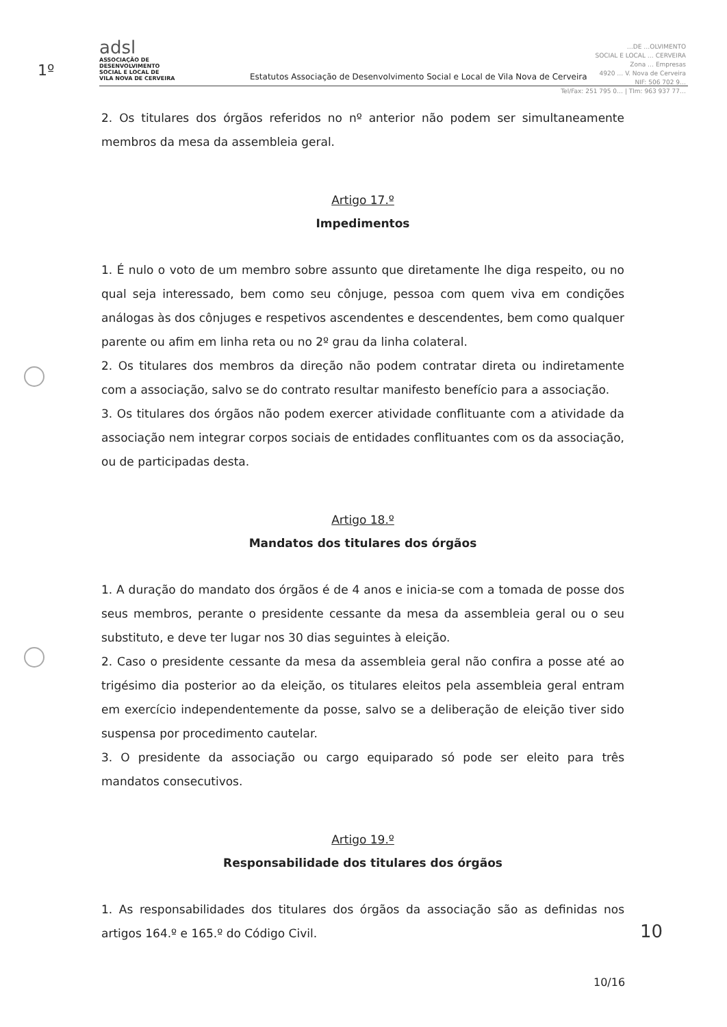1º
adsl
ASSOCIAÇÃO DE
DESENVOLVIMENTO
SOCIAL E LOCAL DE
VILA NOVA DE CERVEIRA
Estatutos Associação de Desenvolvimento Social e Local de Vila Nova de Cerveira
…DE …OLVIMENTO
SOCIAL E LOCAL … CERVEIRA
Zona … Empresas
4920 … V. Nova de Cerveira
NIF: 506 702 9…
Tel/Fax: 251 795 0… | Tlm: 963 937 77…
2. Os titulares dos órgãos referidos no nº anterior não podem ser simultaneamente membros da mesa da assembleia geral.
Artigo 17.º
Impedimentos
1. É nulo o voto de um membro sobre assunto que diretamente lhe diga respeito, ou no qual seja interessado, bem como seu cônjuge, pessoa com quem viva em condições análogas às dos cônjuges e respetivos ascendentes e descendentes, bem como qualquer parente ou afim em linha reta ou no 2º grau da linha colateral.
2. Os titulares dos membros da direção não podem contratar direta ou indiretamente com a associação, salvo se do contrato resultar manifesto benefício para a associação.
3. Os titulares dos órgãos não podem exercer atividade conflituante com a atividade da associação nem integrar corpos sociais de entidades conflituantes com os da associação, ou de participadas desta.
Artigo 18.º
Mandatos dos titulares dos órgãos
1. A duração do mandato dos órgãos é de 4 anos e inicia-se com a tomada de posse dos seus membros, perante o presidente cessante da mesa da assembleia geral ou o seu substituto, e deve ter lugar nos 30 dias seguintes à eleição.
2. Caso o presidente cessante da mesa da assembleia geral não confira a posse até ao trigésimo dia posterior ao da eleição, os titulares eleitos pela assembleia geral entram em exercício independentemente da posse, salvo se a deliberação de eleição tiver sido suspensa por procedimento cautelar.
3. O presidente da associação ou cargo equiparado só pode ser eleito para três mandatos consecutivos.
Artigo 19.º
Responsabilidade dos titulares dos órgãos
1. As responsabilidades dos titulares dos órgãos da associação são as definidas nos artigos 164.º e 165.º do Código Civil.
10
10/16